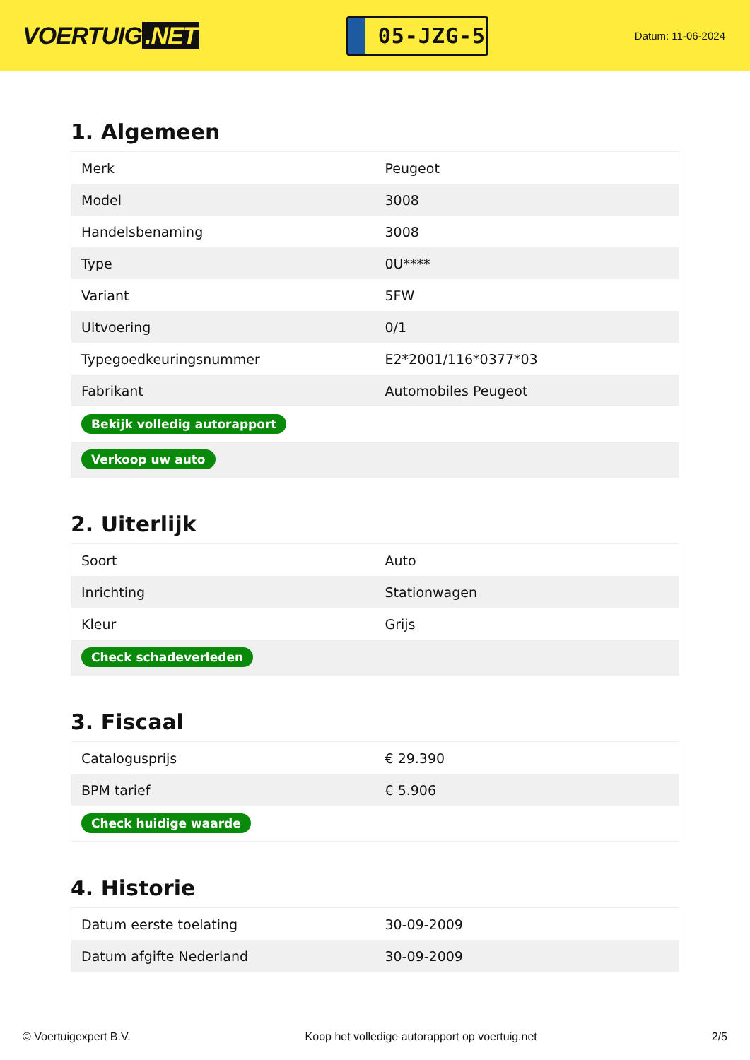VOERTUIG.NET
05-JZG-5
Datum: 11-06-2024
1. Algemeen
| Merk | Peugeot |
| Model | 3008 |
| Handelsbenaming | 3008 |
| Type | 0U**** |
| Variant | 5FW |
| Uitvoering | 0/1 |
| Typegoedkeuringsnummer | E2*2001/116*0377*03 |
| Fabrikant | Automobiles Peugeot |
| Bekijk volledig autorapport | |
| Verkoop uw auto | |
2. Uiterlijk
| Soort | Auto |
| Inrichting | Stationwagen |
| Kleur | Grijs |
| Check schadeverleden | |
3. Fiscaal
| Catalogusprijs | € 29.390 |
| BPM tarief | € 5.906 |
| Check huidige waarde | |
4. Historie
| Datum eerste toelating | 30-09-2009 |
| Datum afgifte Nederland | 30-09-2009 |
© Voertuigexpert B.V. Koop het volledige autorapport op voertuig.net 2/5